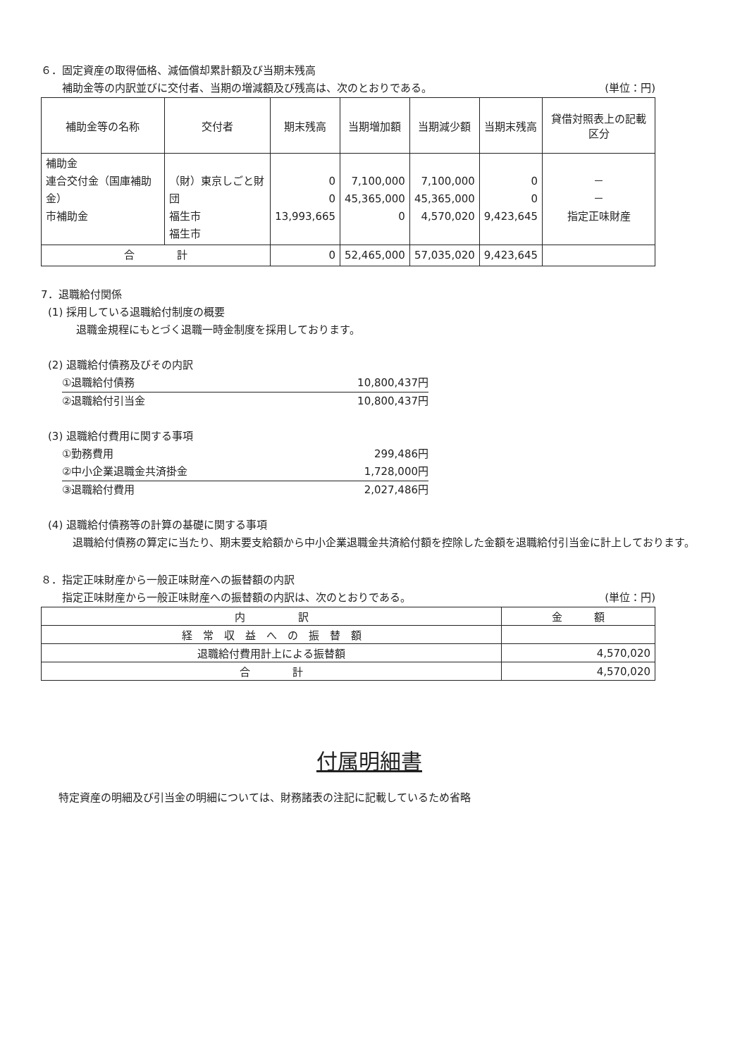６．固定資産の取得価格、減価償却累計額及び当期末残高
補助金等の内訳並びに交付者、当期の増減額及び残高は、次のとおりである。 (単位：円)
| 補助金等の名称 | 交付者 | 期末残高 | 当期増加額 | 当期減少額 | 当期末残高 | 貸借対照表上の記載区分 |
| --- | --- | --- | --- | --- | --- | --- |
| 補助金 連合交付金（国庫補助金） 市補助金 | （財）東京しごと財団 福生市 福生市 | 0 0 13,993,665 | 7,100,000 45,365,000 0 | 7,100,000 45,365,000 4,570,020 | 0 0 9,423,645 | － － 指定正味財産 |
| 合 計 | | 0 | 52,465,000 | 57,035,020 | 9,423,645 | |
7．退職給付関係
(1) 採用している退職給付制度の概要
退職金規程にもとづく退職一時金制度を採用しております。
(2) 退職給付債務及びその内訳
①退職給付債務 10,800,437円
②退職給付引当金 10,800,437円
(3) 退職給付費用に関する事項
①勤務費用 299,486円
②中小企業退職金共済掛金 1,728,000円
③退職給付費用 2,027,486円
(4) 退職給付債務等の計算の基礎に関する事項
　退職給付債務の算定に当たり、期末要支給額から中小企業退職金共済給付額を控除した金額を退職給付引当金に計上しております。
８．指定正味財産から一般正味財産への振替額の内訳
指定正味財産から一般正味財産への振替額の内訳は、次のとおりである。 (単位：円)
| 内 訳 | 金 額 |
| --- | --- |
| 経 常 収 益 へ の 振 替 額 | |
| 退職給付費用計上による振替額 | 4,570,020 |
| 合 計 | 4,570,020 |
付属明細書
特定資産の明細及び引当金の明細については、財務諸表の注記に記載しているため省略